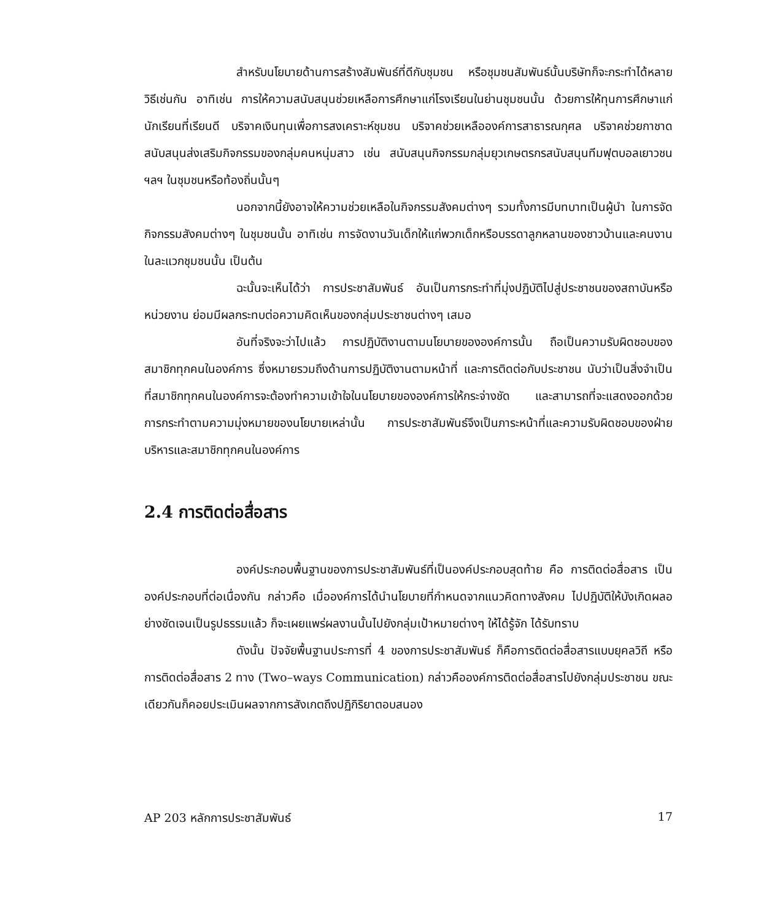สำหรับนโยบายด้านการสร้างสัมพันธ์ที่ดีกับชุมชน หรือชุมชนสัมพันธ์นั้นบริษัทก็จะกระทำได้หลายวิธีเช่นกัน อาทิเช่น การให้ความสนับสนุนช่วยเหลือการศึกษาแก่โรงเรียนในย่านชุมชนนั้น ด้วยการให้ทุนการศึกษาแก่นักเรียนที่เรียนดี บริจาคเงินทุนเพื่อการสงเคราะห์ชุมชน บริจาคช่วยเหลือองค์การสาธารณกุศล บริจาคช่วยกาชาดสนับสนุนส่งเสริมกิจกรรมของกลุ่มคนหนุ่มสาว เช่น สนับสนุนกิจกรรมกลุ่มยุวเกษตรกรสนับสนุนทีมฟุตบอลเยาวชน ฯลฯ ในชุมชนหรือท้องถิ่นนั้นๆ
นอกจากนี้ยังอาจให้ความช่วยเหลือในกิจกรรมสังคมต่างๆ รวมทั้งการมีบทบาทเป็นผู้นำ ในการจัดกิจกรรมสังคมต่างๆ ในชุมชนนั้น อาทิเช่น การจัดงานวันเด็กให้แก่พวกเด็กหรือบรรดาลูกหลานของชาวบ้านและคนงานในละแวกชุมชนนั้น เป็นต้น
ฉะนั้นจะเห็นได้ว่า การประชาสัมพันธ์ อันเป็นการกระทำที่มุ่งปฏิบัติไปสู่ประชาชนของสถาบันหรือหน่วยงาน ย่อมมีผลกระทบต่อความคิดเห็นของกลุ่มประชาชนต่างๆ เสมอ
อันที่จริงจะว่าไปแล้ว การปฏิบัติงานตามนโยบายขององค์การนั้น ถือเป็นความรับผิดชอบของสมาชิกทุกคนในองค์การ ซึ่งหมายรวมถึงด้านการปฏิบัติงานตามหน้าที่ และการติดต่อกับประชาชน นับว่าเป็นสิ่งจำเป็น ที่สมาชิกทุกคนในองค์การจะต้องทำความเข้าใจในนโยบายขององค์การให้กระจ่างชัด และสามารถที่จะแสดงออกด้วยการกระทำตามความมุ่งหมายของนโยบายเหล่านั้น การประชาสัมพันธ์จึงเป็นภาระหน้าที่และความรับผิดชอบของฝ่ายบริหารและสมาชิกทุกคนในองค์การ
2.4 การติดต่อสื่อสาร
องค์ประกอบพื้นฐานของการประชาสัมพันธ์ที่เป็นองค์ประกอบสุดท้าย คือ การติดต่อสื่อสาร เป็นองค์ประกอบที่ต่อเนื่องกัน กล่าวคือ เมื่อองค์การได้นำนโยบายที่กำหนดจากแนวคิดทางสังคม ไปปฏิบัติให้บังเกิดผลอย่างชัดเจนเป็นรูปธรรมแล้ว ก็จะเผยแพร่ผลงานนั้นไปยังกลุ่มเป้าหมายต่างๆ ให้ได้รู้จัก ได้รับทราบ
ดังนั้น ปัจจัยพื้นฐานประการที่ 4 ของการประชาสัมพันธ์ ก็คือการติดต่อสื่อสารแบบยุคลวิถี หรือการติดต่อสื่อสาร 2 ทาง (Two–ways Communication) กล่าวคือองค์การติดต่อสื่อสารไปยังกลุ่มประชาชน ขณะเดียวกันก็คอยประเมินผลจากการสังเกตถึงปฏิกิริยาตอบสนอง
AP 203 หลักการประชาสัมพันธ์ 17